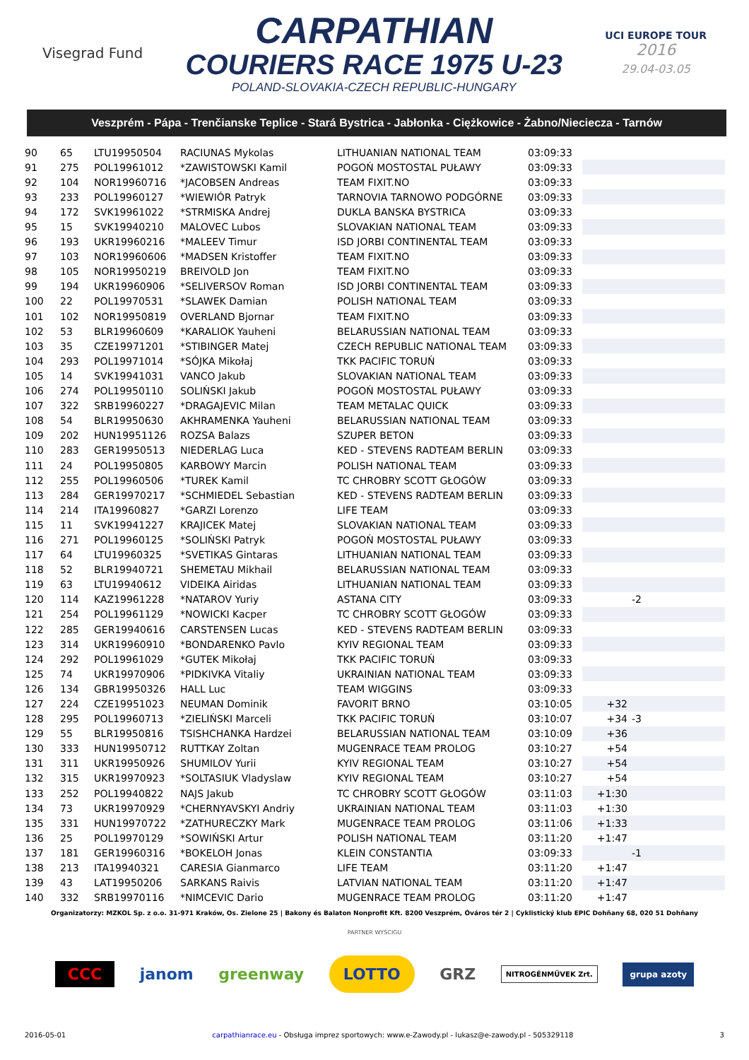Visegrad Fund
CARPATHIAN
COURIERS RACE 1975 U-23
POLAND-SLOVAKIA-CZECH REPUBLIC-HUNGARY
UCI EUROPE TOUR
2016
29.04-03.05
Veszprém - Pápa - Trenčianske Teplice - Stará Bystrica - Jabłonka - Ciężkowice - Żabno/Nieciecza - Tarnów
| 90 | 65 | LTU19950504 | RACIUNAS Mykolas | LITHUANIAN NATIONAL TEAM | 03:09:33 | | | |
| 91 | 275 | POL19961012 | *ZAWISTOWSKI Kamil | POGOŃ MOSTOSTAL PUŁAWY | 03:09:33 | | | |
| 92 | 104 | NOR19960716 | *JACOBSEN Andreas | TEAM FIXIT.NO | 03:09:33 | | | |
| 93 | 233 | POL19960127 | *WIEWIÓR Patryk | TARNOVIA TARNOWO PODGÓRNE | 03:09:33 | | | |
| 94 | 172 | SVK19961022 | *STRMISKA Andrej | DUKLA BANSKA BYSTRICA | 03:09:33 | | | |
| 95 | 15 | SVK19940210 | MALOVEC Lubos | SLOVAKIAN NATIONAL TEAM | 03:09:33 | | | |
| 96 | 193 | UKR19960216 | *MALEEV Timur | ISD JORBI CONTINENTAL TEAM | 03:09:33 | | | |
| 97 | 103 | NOR19960606 | *MADSEN Kristoffer | TEAM FIXIT.NO | 03:09:33 | | | |
| 98 | 105 | NOR19950219 | BREIVOLD Jon | TEAM FIXIT.NO | 03:09:33 | | | |
| 99 | 194 | UKR19960906 | *SELIVERSOV Roman | ISD JORBI CONTINENTAL TEAM | 03:09:33 | | | |
| 100 | 22 | POL19970531 | *SLAWEK Damian | POLISH NATIONAL TEAM | 03:09:33 | | | |
| 101 | 102 | NOR19950819 | OVERLAND Bjornar | TEAM FIXIT.NO | 03:09:33 | | | |
| 102 | 53 | BLR19960609 | *KARALIOK Yauheni | BELARUSSIAN NATIONAL TEAM | 03:09:33 | | | |
| 103 | 35 | CZE19971201 | *STIBINGER Matej | CZECH REPUBLIC NATIONAL TEAM | 03:09:33 | | | |
| 104 | 293 | POL19971014 | *SÓJKA Mikołaj | TKK PACIFIC TORUŃ | 03:09:33 | | | |
| 105 | 14 | SVK19941031 | VANCO Jakub | SLOVAKIAN NATIONAL TEAM | 03:09:33 | | | |
| 106 | 274 | POL19950110 | SOLIŃSKI Jakub | POGOŃ MOSTOSTAL PUŁAWY | 03:09:33 | | | |
| 107 | 322 | SRB19960227 | *DRAGAJEVIC Milan | TEAM METALAC QUICK | 03:09:33 | | | |
| 108 | 54 | BLR19950630 | AKHRAMENKA Yauheni | BELARUSSIAN NATIONAL TEAM | 03:09:33 | | | |
| 109 | 202 | HUN19951126 | ROZSA Balazs | SZUPER BETON | 03:09:33 | | | |
| 110 | 283 | GER19950513 | NIEDERLAG Luca | KED - STEVENS RADTEAM BERLIN | 03:09:33 | | | |
| 111 | 24 | POL19950805 | KARBOWY Marcin | POLISH NATIONAL TEAM | 03:09:33 | | | |
| 112 | 255 | POL19960506 | *TUREK Kamil | TC CHROBRY SCOTT GŁOGÓW | 03:09:33 | | | |
| 113 | 284 | GER19970217 | *SCHMIEDEL Sebastian | KED - STEVENS RADTEAM BERLIN | 03:09:33 | | | |
| 114 | 214 | ITA19960827 | *GARZI Lorenzo | LIFE TEAM | 03:09:33 | | | |
| 115 | 11 | SVK19941227 | KRAJICEK Matej | SLOVAKIAN NATIONAL TEAM | 03:09:33 | | | |
| 116 | 271 | POL19960125 | *SOLIŃSKI Patryk | POGOŃ MOSTOSTAL PUŁAWY | 03:09:33 | | | |
| 117 | 64 | LTU19960325 | *SVETIKAS Gintaras | LITHUANIAN NATIONAL TEAM | 03:09:33 | | | |
| 118 | 52 | BLR19940721 | SHEMETAU Mikhail | BELARUSSIAN NATIONAL TEAM | 03:09:33 | | | |
| 119 | 63 | LTU19940612 | VIDEIKA Airidas | LITHUANIAN NATIONAL TEAM | 03:09:33 | | | |
| 120 | 114 | KAZ19961228 | *NATAROV Yuriy | ASTANA CITY | 03:09:33 | | -2 | |
| 121 | 254 | POL19961129 | *NOWICKI Kacper | TC CHROBRY SCOTT GŁOGÓW | 03:09:33 | | | |
| 122 | 285 | GER19940616 | CARSTENSEN Lucas | KED - STEVENS RADTEAM BERLIN | 03:09:33 | | | |
| 123 | 314 | UKR19960910 | *BONDARENKO Pavlo | KYIV REGIONAL TEAM | 03:09:33 | | | |
| 124 | 292 | POL19961029 | *GUTEK Mikołaj | TKK PACIFIC TORUŃ | 03:09:33 | | | |
| 125 | 74 | UKR19970906 | *PIDKIVKA Vitaliy | UKRAINIAN NATIONAL TEAM | 03:09:33 | | | |
| 126 | 134 | GBR19950326 | HALL Luc | TEAM WIGGINS | 03:09:33 | | | |
| 127 | 224 | CZE19951023 | NEUMAN Dominik | FAVORIT BRNO | 03:10:05 | +32 | | |
| 128 | 295 | POL19960713 | *ZIELIŃSKI Marceli | TKK PACIFIC TORUŃ | 03:10:07 | +34 | -3 | |
| 129 | 55 | BLR19950816 | TSISHCHANKA Hardzei | BELARUSSIAN NATIONAL TEAM | 03:10:09 | +36 | | |
| 130 | 333 | HUN19950712 | RUTTKAY Zoltan | MUGENRACE TEAM PROLOG | 03:10:27 | +54 | | |
| 131 | 311 | UKR19950926 | SHUMILOV Yurii | KYIV REGIONAL TEAM | 03:10:27 | +54 | | |
| 132 | 315 | UKR19970923 | *SOLTASIUK Vladyslaw | KYIV REGIONAL TEAM | 03:10:27 | +54 | | |
| 133 | 252 | POL19940822 | NAJS Jakub | TC CHROBRY SCOTT GŁOGÓW | 03:11:03 | +1:30 | | |
| 134 | 73 | UKR19970929 | *CHERNYAVSKYI Andriy | UKRAINIAN NATIONAL TEAM | 03:11:03 | +1:30 | | |
| 135 | 331 | HUN19970722 | *ZATHURECZKY Mark | MUGENRACE TEAM PROLOG | 03:11:06 | +1:33 | | |
| 136 | 25 | POL19970129 | *SOWIŃSKI Artur | POLISH NATIONAL TEAM | 03:11:20 | +1:47 | | |
| 137 | 181 | GER19960316 | *BOKELOH Jonas | KLEIN CONSTANTIA | 03:09:33 | | -1 | |
| 138 | 213 | ITA19940321 | CARESIA Gianmarco | LIFE TEAM | 03:11:20 | +1:47 | | |
| 139 | 43 | LAT19950206 | SARKANS Raivis | LATVIAN NATIONAL TEAM | 03:11:20 | +1:47 | | |
| 140 | 332 | SRB19970116 | *NIMCEVIC Dario | MUGENRACE TEAM PROLOG | 03:11:20 | +1:47 | | |
Organizatorzy: MZKOL Sp. z o.o. 31-971 Kraków, Os. Zielone 25 | Bakony és Balaton Nonprofit Kft. 8200 Veszprém, Óváros tér 2 | Cyklistický klub EPIC Dohňany 68, 020 51 Dohňany
PARTNER WYŚCIGU
CCC janom greenway LOTTO GRZ NITROGÉNMŰVEK Zrt. grupa azoty
2016-05-01 carpathianrace.eu - Obsługa imprez sportowych: www.e-Zawody.pl - lukasz@e-zawody.pl - 505329118 3